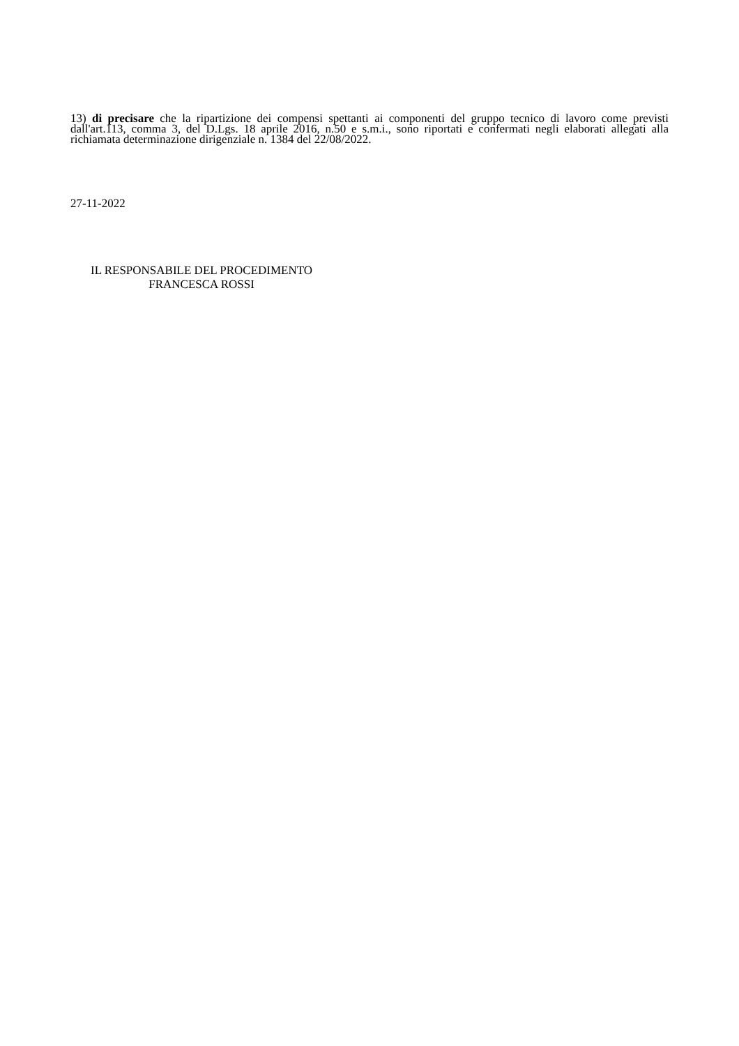13) di precisare che la ripartizione dei compensi spettanti ai componenti del gruppo tecnico di lavoro come previsti dall'art.113, comma 3, del D.Lgs. 18 aprile 2016, n.50 e s.m.i., sono riportati e confermati negli elaborati allegati alla richiamata determinazione dirigenziale n. 1384 del 22/08/2022.
27-11-2022
IL RESPONSABILE DEL PROCEDIMENTO
FRANCESCA ROSSI